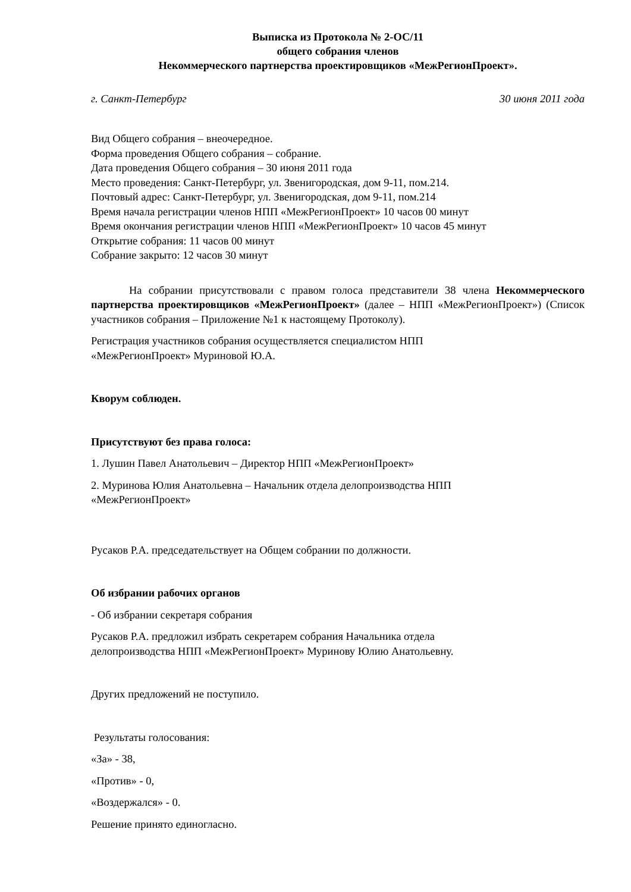Выписка из Протокола № 2-ОС/11
общего собрания членов
Некоммерческого партнерства проектировщиков «МежРегионПроект».
г. Санкт-Петербург 30 июня 2011 года
Вид Общего собрания – внеочередное.
Форма проведения Общего собрания – собрание.
Дата проведения Общего собрания – 30 июня 2011 года
Место проведения: Санкт-Петербург, ул. Звенигородская, дом 9-11, пом.214.
Почтовый адрес: Санкт-Петербург, ул. Звенигородская, дом 9-11, пом.214
Время начала регистрации членов НПП «МежРегионПроект» 10 часов 00 минут
Время окончания регистрации членов НПП «МежРегионПроект» 10 часов 45 минут
Открытие собрания: 11 часов 00 минут
Собрание закрыто: 12 часов 30 минут
На собрании присутствовали с правом голоса представители 38 члена Некоммерческого партнерства проектировщиков «МежРегионПроект» (далее – НПП «МежРегионПроект») (Список участников собрания – Приложение №1 к настоящему Протоколу).
Регистрация участников собрания осуществляется специалистом НПП
«МежРегионПроект» Муриновой Ю.А.
Кворум соблюден.
Присутствуют без права голоса:
1. Лушин Павел Анатольевич – Директор НПП «МежРегионПроект»
2. Муринова Юлия Анатольевна – Начальник отдела делопроизводства НПП
«МежРегионПроект»
Русаков Р.А. председательствует на Общем собрании по должности.
Об избрании рабочих органов
- Об избрании секретаря собрания
Русаков Р.А. предложил избрать секретарем собрания Начальника отдела
делопроизводства НПП «МежРегионПроект» Муринову Юлию Анатольевну.
Других предложений не поступило.
Результаты голосования:
«За» - 38,
«Против» - 0,
«Воздержался» - 0.
Решение принято единогласно.